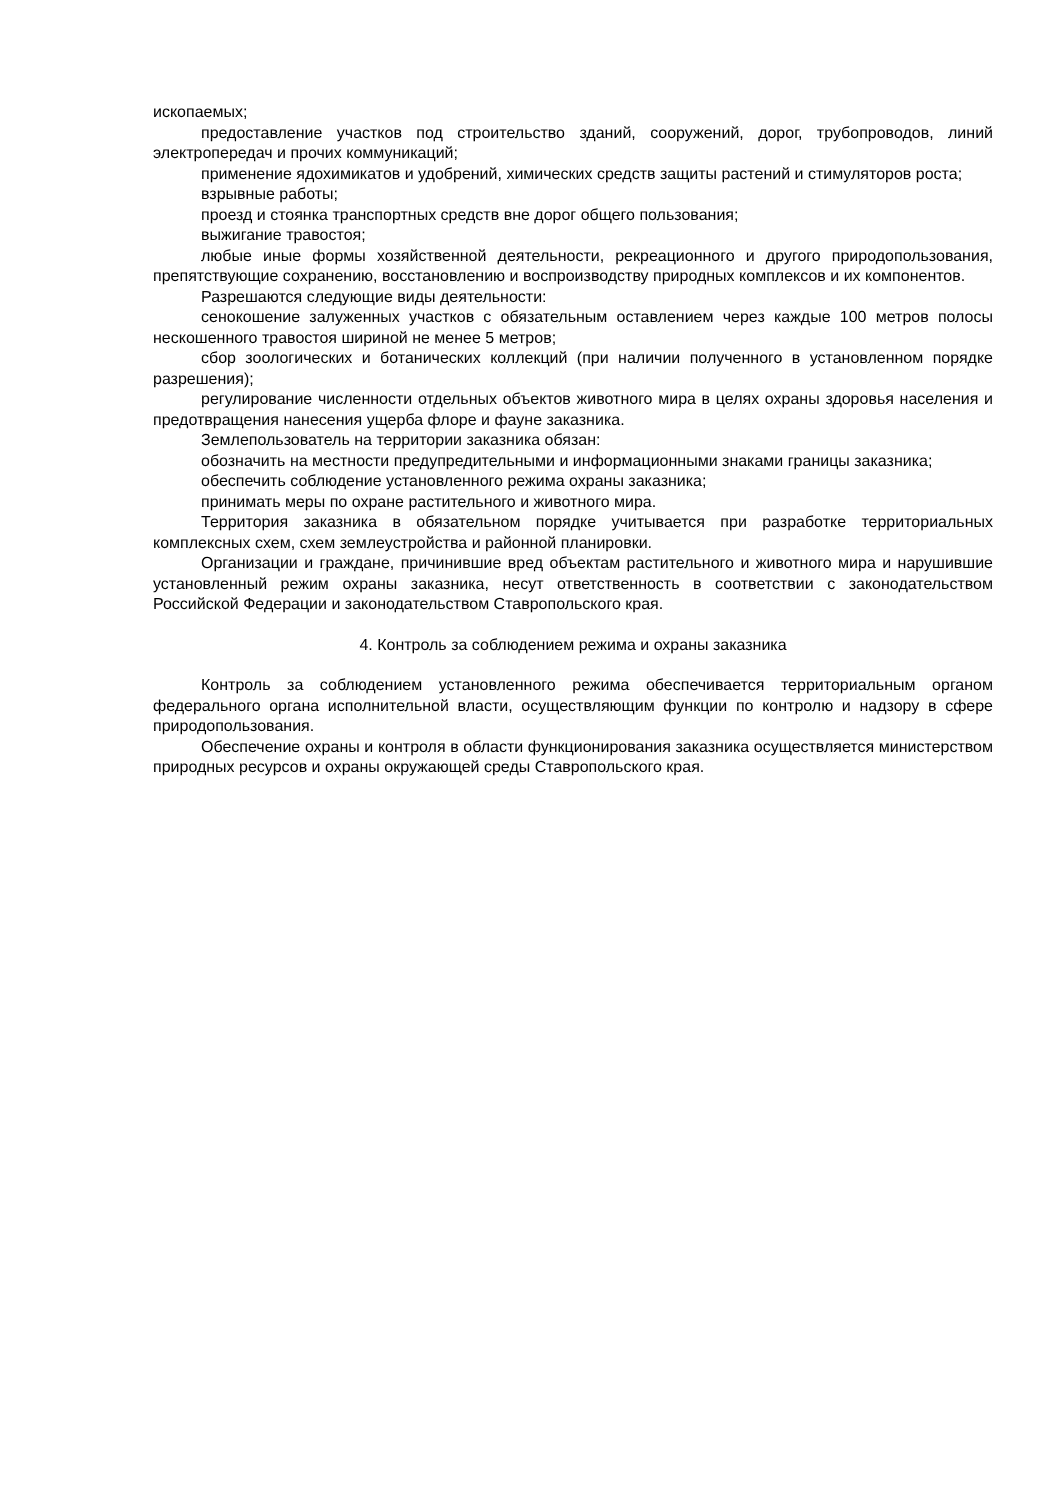ископаемых;
предоставление участков под строительство зданий, сооружений, дорог, трубопроводов, линий электропередач и прочих коммуникаций;
применение ядохимикатов и удобрений, химических средств защиты растений и стимуляторов роста;
взрывные работы;
проезд и стоянка транспортных средств вне дорог общего пользования;
выжигание травостоя;
любые иные формы хозяйственной деятельности, рекреационного и другого природопользования, препятствующие сохранению, восстановлению и воспроизводству природных комплексов и их компонентов.
Разрешаются следующие виды деятельности:
сенокошение залуженных участков с обязательным оставлением через каждые 100 метров полосы нескошенного травостоя шириной не менее 5 метров;
сбор зоологических и ботанических коллекций (при наличии полученного в установленном порядке разрешения);
регулирование численности отдельных объектов животного мира в целях охраны здоровья населения и предотвращения нанесения ущерба флоре и фауне заказника.
Землепользователь на территории заказника обязан:
обозначить на местности предупредительными и информационными знаками границы заказника;
обеспечить соблюдение установленного режима охраны заказника;
принимать меры по охране растительного и животного мира.
Территория заказника в обязательном порядке учитывается при разработке территориальных комплексных схем, схем землеустройства и районной планировки.
Организации и граждане, причинившие вред объектам растительного и животного мира и нарушившие установленный режим охраны заказника, несут ответственность в соответствии с законодательством Российской Федерации и законодательством Ставропольского края.
4. Контроль за соблюдением режима и охраны заказника
Контроль за соблюдением установленного режима обеспечивается территориальным органом федерального органа исполнительной власти, осуществляющим функции по контролю и надзору в сфере природопользования.
Обеспечение охраны и контроля в области функционирования заказника осуществляется министерством природных ресурсов и охраны окружающей среды Ставропольского края.